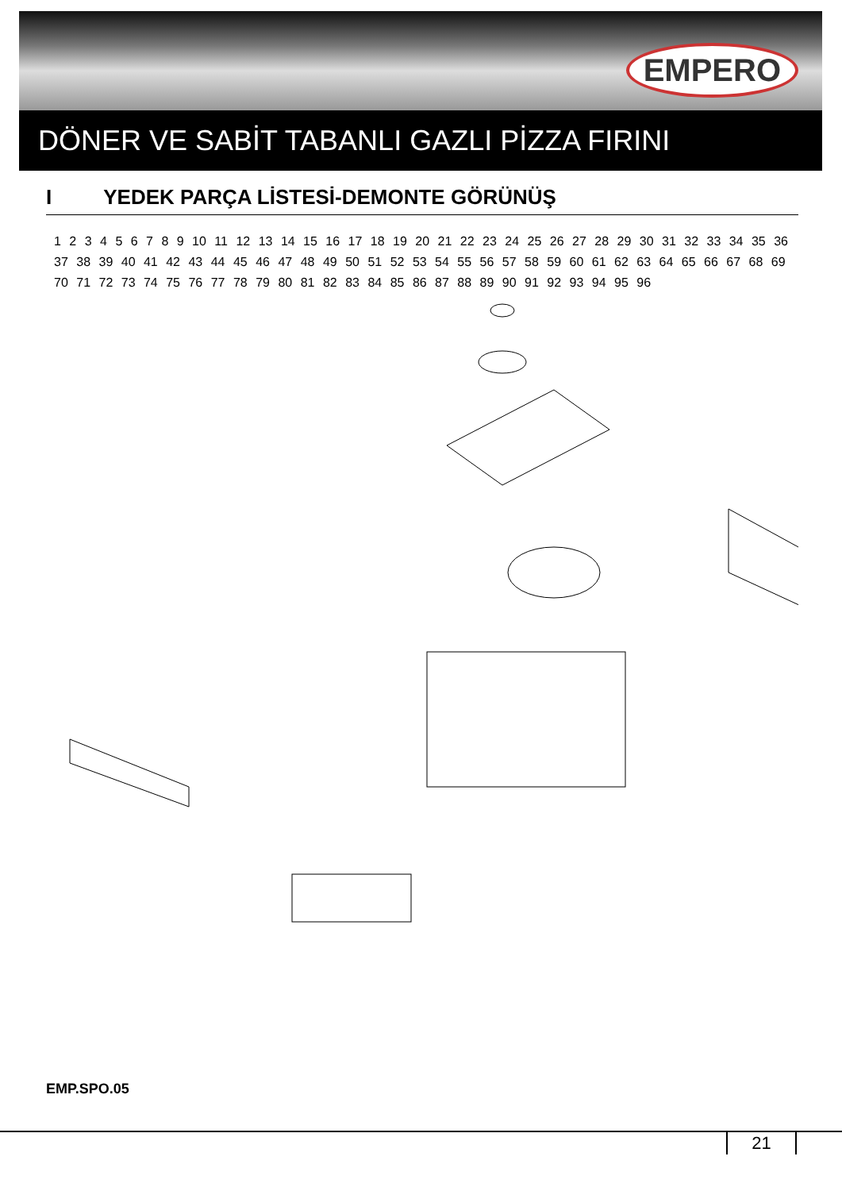EMPERO
DÖNER VE SABİT TABANLI GAZLI PİZZA FIRINI
I YEDEK PARÇA LİSTESİ-DEMONTE GÖRÜNÜŞ
1 2 3 4 5 6 7 8 9 10 11 12 13 14 15 16 17 18 19 20 21 22 23 24 25 26 27 28 29 30 31 32 33 34 35 36 37 38 39 40 41 42 43 44 45 46 47 48 49 50 51 52 53 54 55 56 57 58 59 60 61 62 63 64 65 66 67 68 69 70 71 72 73 74 75 76 77 78 79 80 81 82 83 84 85 86 87 88 89 90 91 92 93 94 95 96
EMP.SPO.05
21